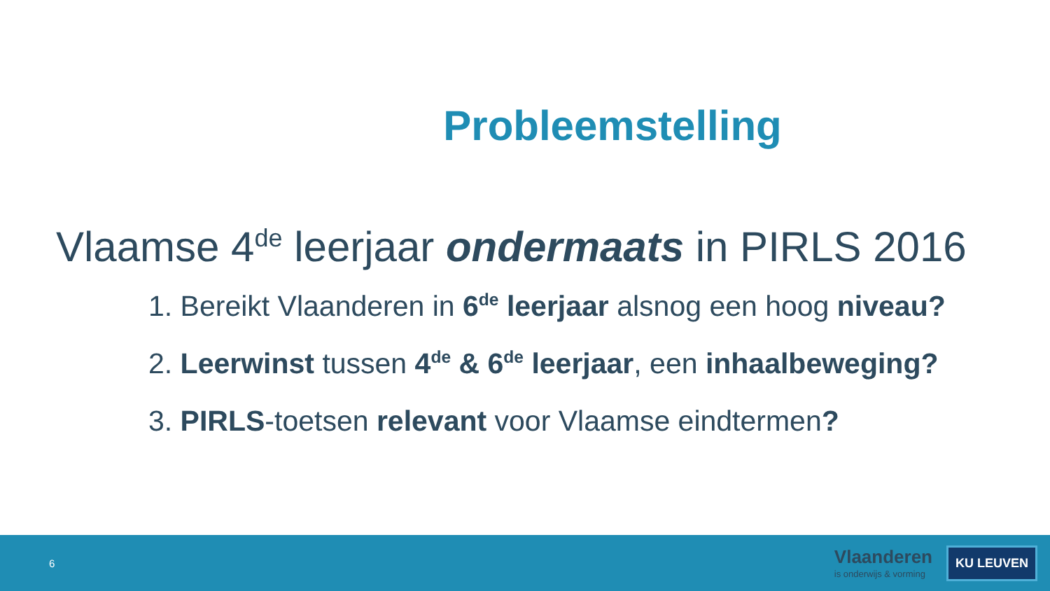Probleemstelling
Vlaamse 4<sup>de</sup> leerjaar ondermaats in PIRLS 2016
1. Bereikt Vlaanderen in 6<sup>de</sup> leerjaar alsnog een hoog niveau?
2. Leerwinst tussen 4<sup>de</sup> & 6<sup>de</sup> leerjaar, een inhaalbeweging?
3. PIRLS-toetsen relevant voor Vlaamse eindtermen?
6
Vlaanderen
is onderwijs & vorming
KU LEUVEN